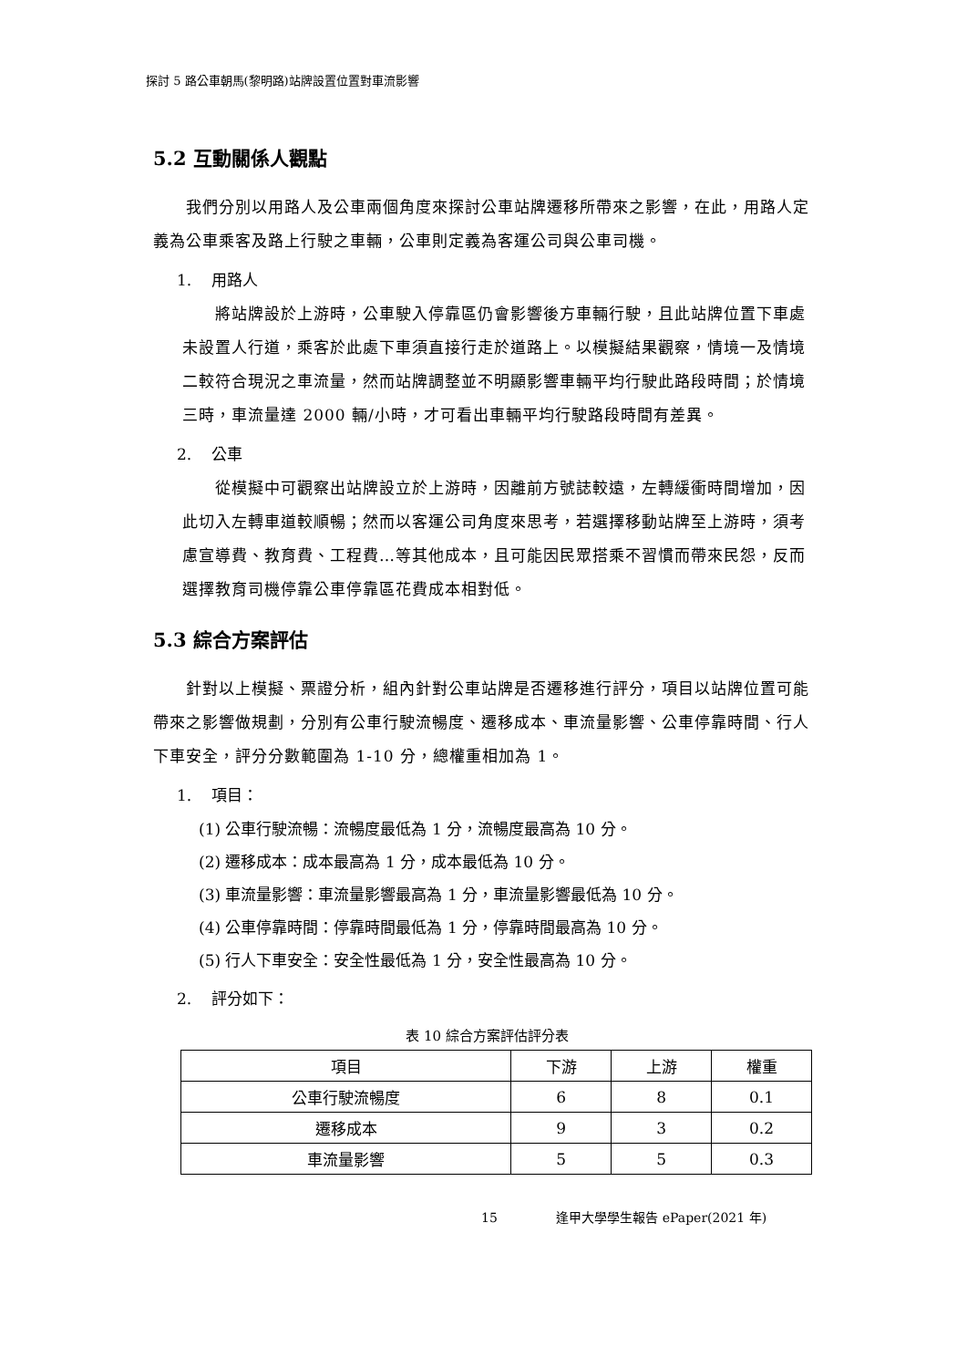探討 5 路公車朝馬(黎明路)站牌設置位置對車流影響
5.2 互動關係人觀點
我們分別以用路人及公車兩個角度來探討公車站牌遷移所帶來之影響，在此，用路人定義為公車乘客及路上行駛之車輛，公車則定義為客運公司與公車司機。
1. 用路人
將站牌設於上游時，公車駛入停靠區仍會影響後方車輛行駛，且此站牌位置下車處未設置人行道，乘客於此處下車須直接行走於道路上。以模擬結果觀察，情境一及情境二較符合現況之車流量，然而站牌調整並不明顯影響車輛平均行駛此路段時間；於情境三時，車流量達 2000 輛/小時，才可看出車輛平均行駛路段時間有差異。
2. 公車
從模擬中可觀察出站牌設立於上游時，因離前方號誌較遠，左轉緩衝時間增加，因此切入左轉車道較順暢；然而以客運公司角度來思考，若選擇移動站牌至上游時，須考慮宣導費、教育費、工程費…等其他成本，且可能因民眾搭乘不習慣而帶來民怨，反而選擇教育司機停靠公車停靠區花費成本相對低。
5.3 綜合方案評估
針對以上模擬、票證分析，組內針對公車站牌是否遷移進行評分，項目以站牌位置可能帶來之影響做規劃，分別有公車行駛流暢度、遷移成本、車流量影響、公車停靠時間、行人下車安全，評分分數範圍為 1-10 分，總權重相加為 1。
1. 項目：
(1) 公車行駛流暢：流暢度最低為 1 分，流暢度最高為 10 分。
(2) 遷移成本：成本最高為 1 分，成本最低為 10 分。
(3) 車流量影響：車流量影響最高為 1 分，車流量影響最低為 10 分。
(4) 公車停靠時間：停靠時間最低為 1 分，停靠時間最高為 10 分。
(5) 行人下車安全：安全性最低為 1 分，安全性最高為 10 分。
2. 評分如下：
表 10 綜合方案評估評分表
| 項目 | 下游 | 上游 | 權重 |
| --- | --- | --- | --- |
| 公車行駛流暢度 | 6 | 8 | 0.1 |
| 遷移成本 | 9 | 3 | 0.2 |
| 車流量影響 | 5 | 5 | 0.3 |
15 逢甲大學學生報告 ePaper(2021 年)